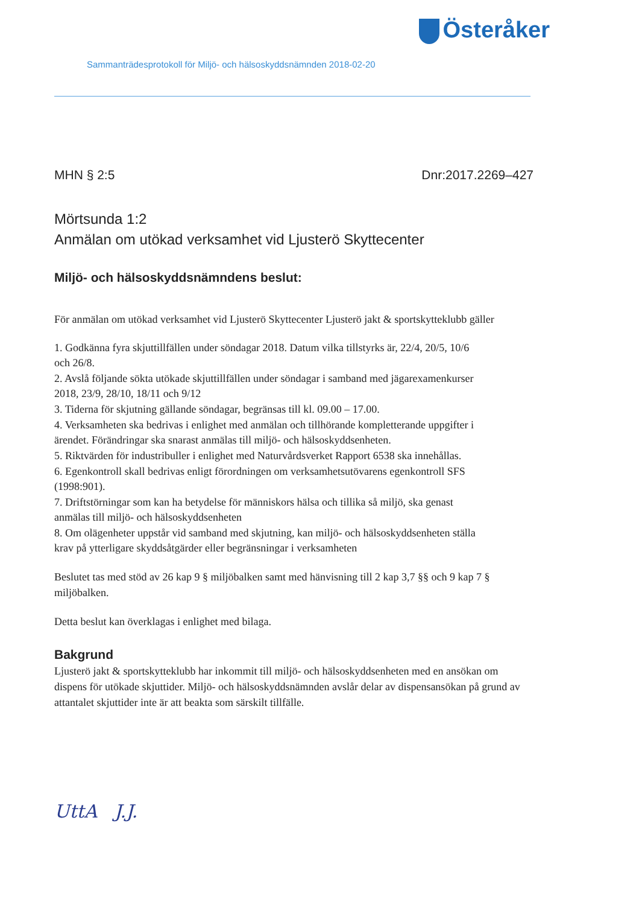Österåker
Sammanträdesprotokoll för Miljö- och hälsoskyddsnämnden 2018-02-20
MHN § 2:5 Dnr:2017.2269–427
Mörtsunda 1:2
Anmälan om utökad verksamhet vid Ljusterö Skyttecenter
Miljö- och hälsoskyddsnämndens beslut:
För anmälan om utökad verksamhet vid Ljusterö Skyttecenter Ljusterö jakt & sportskytteklubb gäller
1. Godkänna fyra skjuttillfällen under söndagar 2018. Datum vilka tillstyrks är, 22/4, 20/5, 10/6 och 26/8.
2. Avslå följande sökta utökade skjuttillfällen under söndagar i samband med jägarexamenkurser 2018, 23/9, 28/10, 18/11 och 9/12
3. Tiderna för skjutning gällande söndagar, begränsas till kl. 09.00 – 17.00.
4. Verksamheten ska bedrivas i enlighet med anmälan och tillhörande kompletterande uppgifter i ärendet. Förändringar ska snarast anmälas till miljö- och hälsoskyddsenheten.
5. Riktvärden för industribuller i enlighet med Naturvårdsverket Rapport 6538 ska innehållas.
6. Egenkontroll skall bedrivas enligt förordningen om verksamhetsutövarens egenkontroll SFS (1998:901).
7. Driftstörningar som kan ha betydelse för människors hälsa och tillika så miljö, ska genast anmälas till miljö- och hälsoskyddsenheten
8. Om olägenheter uppstår vid samband med skjutning, kan miljö- och hälsoskyddsenheten ställa krav på ytterligare skyddsåtgärder eller begränsningar i verksamheten
Beslutet tas med stöd av 26 kap 9 § miljöbalken samt med hänvisning till 2 kap 3,7 §§ och 9 kap 7 § miljöbalken.
Detta beslut kan överklagas i enlighet med bilaga.
Bakgrund
Ljusterö jakt & sportskytteklubb har inkommit till miljö- och hälsoskyddsenheten med en ansökan om dispens för utökade skjuttider. Miljö- och hälsoskyddsnämnden avslår delar av dispensansökan på grund av attantalet skjuttider inte är att beakta som särskilt tillfälle.
UttA J.J.